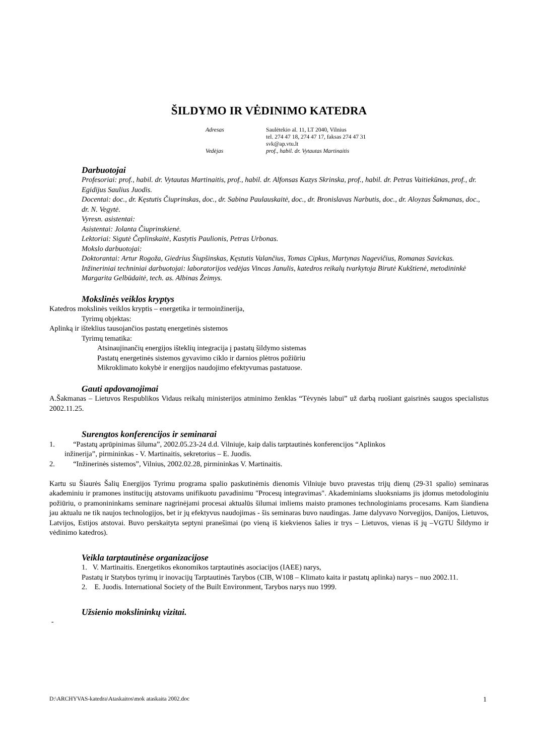ŠILDYMO IR VĖDINIMO KATEDRA
| Adresas | Saulėtekio al. 11, LT 2040, Vilnius tel. 274 47 18, 274 47 17, faksas 274 47 31 svk@ap.vtu.lt |
| Vedėjas | prof., habil. dr. Vytautas Martinaitis |
Darbuotojai
Profesoriai: prof., habil. dr. Vytautas Martinaitis, prof., habil. dr. Alfonsas Kazys Skrinska, prof., habil. dr. Petras Vaitiekūnas, prof., dr. Egidijus Saulius Juodis.
Docentai: doc., dr. Kęstutis Čiuprinskas, doc., dr. Sabina Paulauskaitė, doc., dr. Bronislavas Narbutis, doc., dr. Aloyzas Šakmanas, doc., dr. N. Vegytė.
Vyresn. asistentai:
Asistentai: Jolanta Čiuprinskienė.
Lektoriai: Sigutė Čeplinskaitė, Kastytis Paulionis, Petras Urbonas.
Mokslo darbuotojai:
Doktorantai: Artur Rogoža, Giedrius Šiupšinskas, Kęstutis Valančius, Tomas Cipkus, Martynas Nagevičius, Romanas Savickas.
Inžineriniai techniniai darbuotojai: laboratorijos vedėjas Vincas Janulis, katedros reikalų tvarkytoja Birutė Kukštienė, metodininkė Margarita Gelbūdaitė, tech. as. Albinas Žeimys.
Mokslinės veiklos kryptys
Katedros mokslinės veiklos kryptis – energetika ir termoinžinerija,
Tyrimų objektas:
Aplinką ir išteklius tausojančios pastatų energetinės sistemos
Tyrimų tematika:
Atsinaujinančių energijos išteklių integracija į pastatų šildymo sistemas
Pastatų energetinės sistemos gyvavimo ciklo ir darnios plėtros požiūriu
Mikroklimato kokybė ir energijos naudojimo efektyvumas pastatuose.
Gauti apdovanojimai
A.Šakmanas – Lietuvos Respublikos Vidaus reikalų ministerijos atminimo ženklas “Tėvynės labui” už darbą ruošiant gaisrinės saugos specialistus 2002.11.25.
Surengtos konferencijos ir seminarai
1. “Pastatų aprūpinimas šiluma”, 2002.05.23-24 d.d. Vilniuje, kaip dalis tarptautinės konferencijos “Aplinkos
inžinerija”, pirmininkas - V. Martinaitis, sekretorius – E. Juodis.
2. “Inžinerinės sistemos”, Vilnius, 2002.02.28, pirmininkas V. Martinaitis.
Kartu su Šiaurės Šalių Energijos Tyrimu programa spalio paskutinėmis dienomis Vilniuje buvo pravestas trijų dienų (29-31 spalio) seminaras akademiniu ir pramones institucijų atstovams unifikuotu pavadinimu "Procesų integravimas". Akademiniams sluoksniams jis įdomus metodologiniu požiūriu, o pramonininkams seminare nagrinėjami procesai aktualūs šilumai imliems maisto pramones technologiniams procesams. Kam šiandiena jau aktualu ne tik naujos technologijos, bet ir jų efektyvus naudojimas - šis seminaras buvo naudingas. Jame dalyvavo Norvegijos, Danijos, Lietuvos, Latvijos, Estijos atstovai. Buvo perskaityta septyni pranešimai (po vieną iš kiekvienos šalies ir trys – Lietuvos, vienas iš jų –VGTU Šildymo ir vėdinimo katedros).
Veikla tarptautinėse organizacijose
1. V. Martinaitis. Energetikos ekonomikos tarptautinės asociacijos (IAEE) narys,
Pastatų ir Statybos tyrimų ir inovacijų Tarptautinės Tarybos (CIB, W108 – Klimato kaita ir pastatų aplinka) narys – nuo 2002.11.
2. E. Juodis. International Society of the Built Environment, Tarybos narys nuo 1999.
Užsienio mokslininkų vizitai.
-
D:\ARCHYVAS-katedra\Ataskaitos\mok ataskaita 2002.doc 1